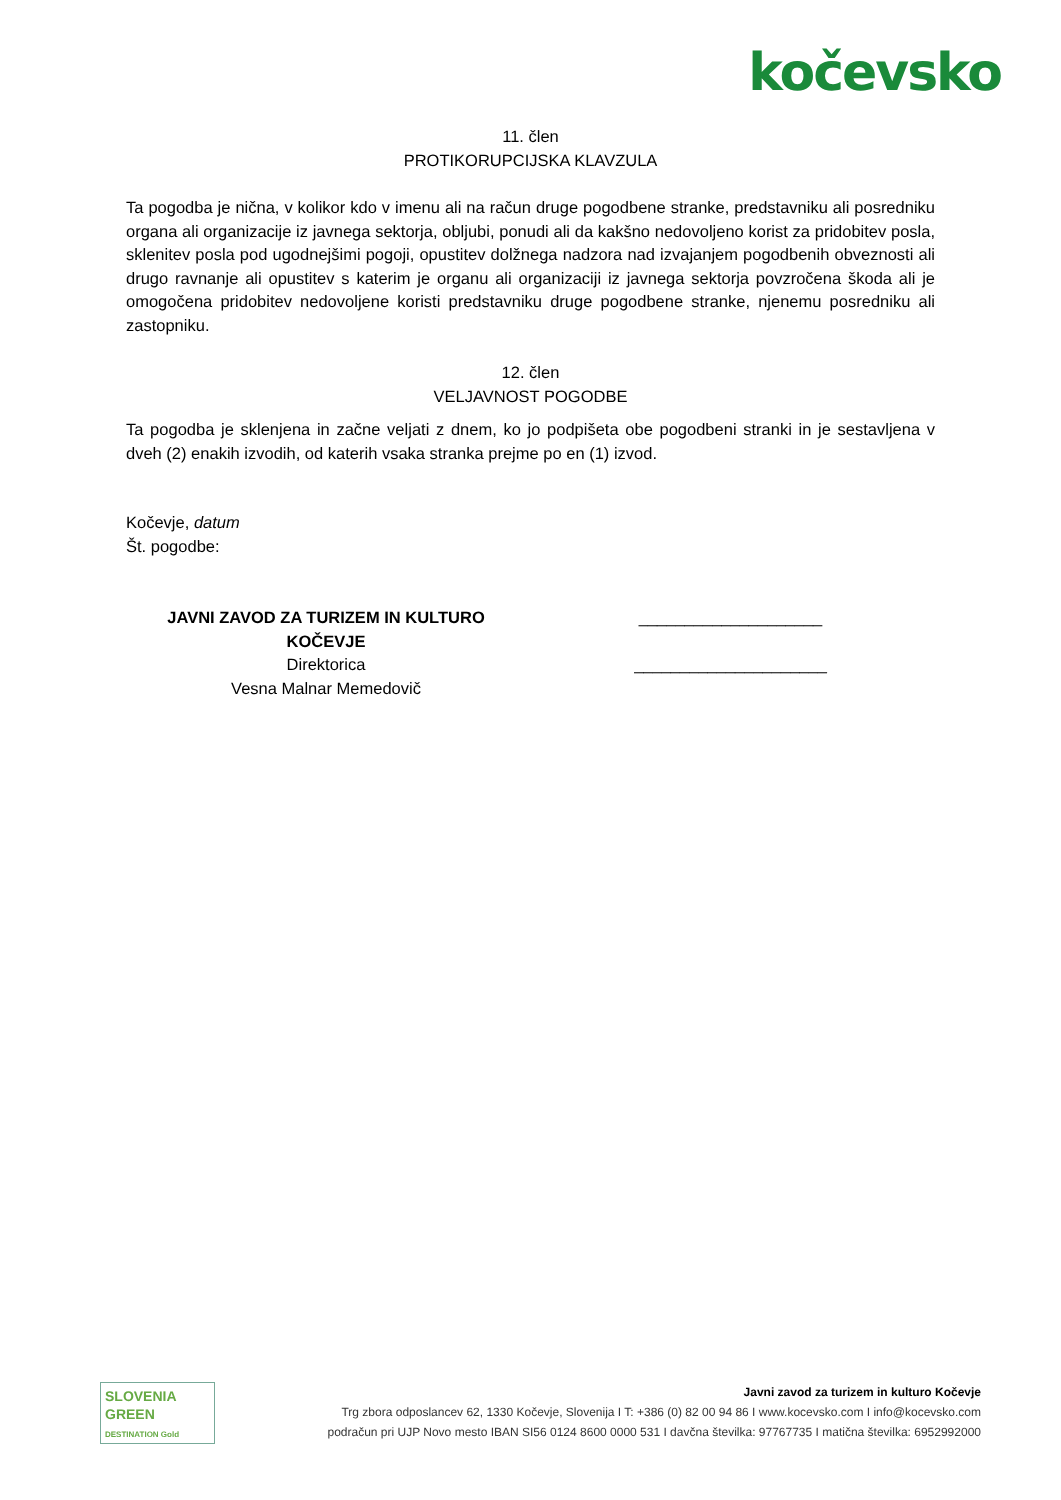kočevsko
11. člen
PROTIKORUPCIJSKA KLAVZULA
Ta pogodba je nična, v kolikor kdo v imenu ali na račun druge pogodbene stranke, predstavniku ali posredniku organa ali organizacije iz javnega sektorja, obljubi, ponudi ali da kakšno nedovoljeno korist za pridobitev posla, sklenitev posla pod ugodnejšimi pogoji, opustitev dolžnega nadzora nad izvajanjem pogodbenih obveznosti ali drugo ravnanje ali opustitev s katerim je organu ali organizaciji iz javnega sektorja povzročena škoda ali je omogočena pridobitev nedovoljene koristi predstavniku druge pogodbene stranke, njenemu posredniku ali zastopniku.
12. člen
VELJAVNOST POGODBE
Ta pogodba je sklenjena in začne veljati z dnem, ko jo podpišeta obe pogodbeni stranki in je sestavljena v dveh (2) enakih izvodih, od katerih vsaka stranka prejme po en (1) izvod.
Kočevje, datum
Št. pogodbe:
JAVNI ZAVOD ZA TURIZEM IN KULTURO KOČEVJE
Direktorica
Vesna Malnar Memedovič
____________________
_____________________
SLOVENIA
GREEN DESTINATION Gold
Javni zavod za turizem in kulturo Kočevje
Trg zbora odposlancev 62, 1330 Kočevje, Slovenija I T: +386 (0) 82 00 94 86 I www.kocevsko.com I info@kocevsko.com
podračun pri UJP Novo mesto IBAN SI56 0124 8600 0000 531 I davčna številka: 97767735 I matična številka: 6952992000